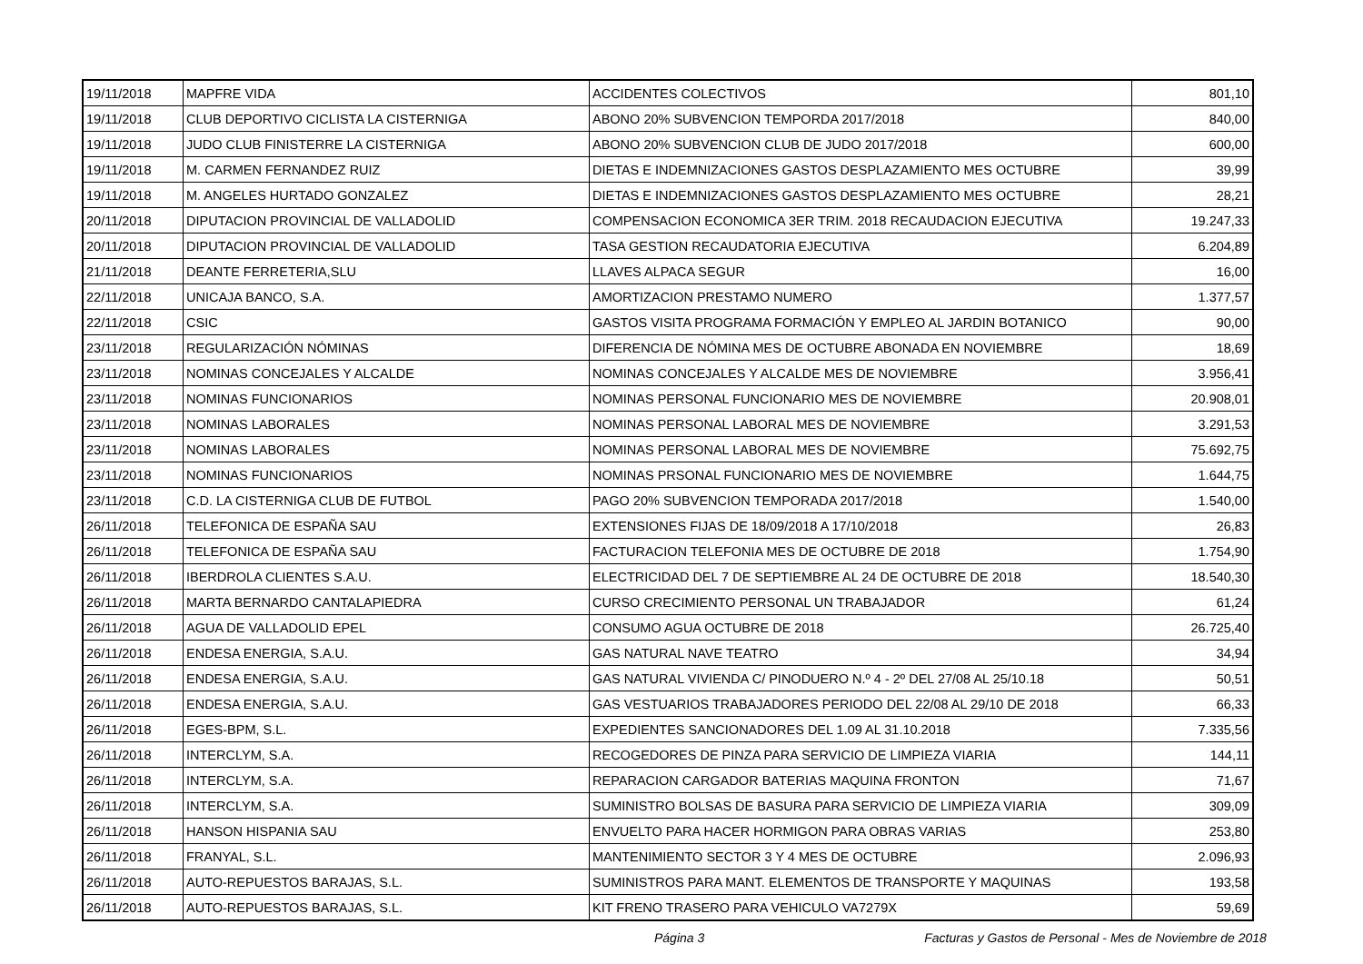| 19/11/2018 | MAPFRE VIDA | ACCIDENTES COLECTIVOS | 801,10 |
| 19/11/2018 | CLUB DEPORTIVO CICLISTA LA CISTERNIGA | ABONO 20% SUBVENCION TEMPORDA 2017/2018 | 840,00 |
| 19/11/2018 | JUDO CLUB FINISTERRE LA CISTERNIGA | ABONO 20% SUBVENCION CLUB DE JUDO 2017/2018 | 600,00 |
| 19/11/2018 | M. CARMEN FERNANDEZ RUIZ | DIETAS E INDEMNIZACIONES GASTOS DESPLAZAMIENTO MES OCTUBRE | 39,99 |
| 19/11/2018 | M. ANGELES HURTADO GONZALEZ | DIETAS E INDEMNIZACIONES GASTOS DESPLAZAMIENTO MES OCTUBRE | 28,21 |
| 20/11/2018 | DIPUTACION PROVINCIAL DE VALLADOLID | COMPENSACION ECONOMICA 3ER TRIM. 2018 RECAUDACION EJECUTIVA | 19.247,33 |
| 20/11/2018 | DIPUTACION PROVINCIAL DE VALLADOLID | TASA GESTION RECAUDATORIA EJECUTIVA | 6.204,89 |
| 21/11/2018 | DEANTE FERRETERIA,SLU | LLAVES ALPACA SEGUR | 16,00 |
| 22/11/2018 | UNICAJA BANCO, S.A. | AMORTIZACION PRESTAMO NUMERO | 1.377,57 |
| 22/11/2018 | CSIC | GASTOS VISITA PROGRAMA FORMACIÓN Y EMPLEO AL JARDIN BOTANICO | 90,00 |
| 23/11/2018 | REGULARIZACIÓN NÓMINAS | DIFERENCIA DE NÓMINA MES DE OCTUBRE ABONADA EN NOVIEMBRE | 18,69 |
| 23/11/2018 | NOMINAS CONCEJALES Y ALCALDE | NOMINAS CONCEJALES Y ALCALDE MES DE NOVIEMBRE | 3.956,41 |
| 23/11/2018 | NOMINAS FUNCIONARIOS | NOMINAS PERSONAL FUNCIONARIO MES DE NOVIEMBRE | 20.908,01 |
| 23/11/2018 | NOMINAS LABORALES | NOMINAS PERSONAL LABORAL MES DE NOVIEMBRE | 3.291,53 |
| 23/11/2018 | NOMINAS LABORALES | NOMINAS PERSONAL LABORAL MES DE NOVIEMBRE | 75.692,75 |
| 23/11/2018 | NOMINAS FUNCIONARIOS | NOMINAS PRSONAL FUNCIONARIO MES DE NOVIEMBRE | 1.644,75 |
| 23/11/2018 | C.D. LA CISTERNIGA CLUB DE FUTBOL | PAGO 20% SUBVENCION TEMPORADA 2017/2018 | 1.540,00 |
| 26/11/2018 | TELEFONICA DE ESPAÑA SAU | EXTENSIONES FIJAS DE 18/09/2018 A 17/10/2018 | 26,83 |
| 26/11/2018 | TELEFONICA DE ESPAÑA SAU | FACTURACION TELEFONIA MES DE OCTUBRE DE 2018 | 1.754,90 |
| 26/11/2018 | IBERDROLA CLIENTES S.A.U. | ELECTRICIDAD DEL 7 DE SEPTIEMBRE AL 24 DE OCTUBRE DE 2018 | 18.540,30 |
| 26/11/2018 | MARTA BERNARDO CANTALAPIEDRA | CURSO CRECIMIENTO PERSONAL UN TRABAJADOR | 61,24 |
| 26/11/2018 | AGUA DE VALLADOLID EPEL | CONSUMO AGUA OCTUBRE DE 2018 | 26.725,40 |
| 26/11/2018 | ENDESA ENERGIA, S.A.U. | GAS NATURAL NAVE TEATRO | 34,94 |
| 26/11/2018 | ENDESA ENERGIA, S.A.U. | GAS NATURAL VIVIENDA C/ PINODUERO N.º 4 - 2º DEL 27/08 AL 25/10.18 | 50,51 |
| 26/11/2018 | ENDESA ENERGIA, S.A.U. | GAS VESTUARIOS TRABAJADORES PERIODO DEL 22/08 AL 29/10 DE 2018 | 66,33 |
| 26/11/2018 | EGES-BPM, S.L. | EXPEDIENTES SANCIONADORES DEL 1.09 AL 31.10.2018 | 7.335,56 |
| 26/11/2018 | INTERCLYM, S.A. | RECOGEDORES DE PINZA PARA SERVICIO DE LIMPIEZA VIARIA | 144,11 |
| 26/11/2018 | INTERCLYM, S.A. | REPARACION CARGADOR BATERIAS MAQUINA FRONTON | 71,67 |
| 26/11/2018 | INTERCLYM, S.A. | SUMINISTRO BOLSAS DE BASURA PARA SERVICIO DE LIMPIEZA VIARIA | 309,09 |
| 26/11/2018 | HANSON HISPANIA SAU | ENVUELTO PARA HACER HORMIGON PARA OBRAS VARIAS | 253,80 |
| 26/11/2018 | FRANYAL, S.L. | MANTENIMIENTO SECTOR 3 Y 4 MES DE OCTUBRE | 2.096,93 |
| 26/11/2018 | AUTO-REPUESTOS BARAJAS, S.L. | SUMINISTROS PARA MANT. ELEMENTOS DE TRANSPORTE Y MAQUINAS | 193,58 |
| 26/11/2018 | AUTO-REPUESTOS BARAJAS, S.L. | KIT FRENO TRASERO PARA VEHICULO VA7279X | 59,69 |
Página 3 Facturas y Gastos de Personal - Mes de Noviembre de 2018